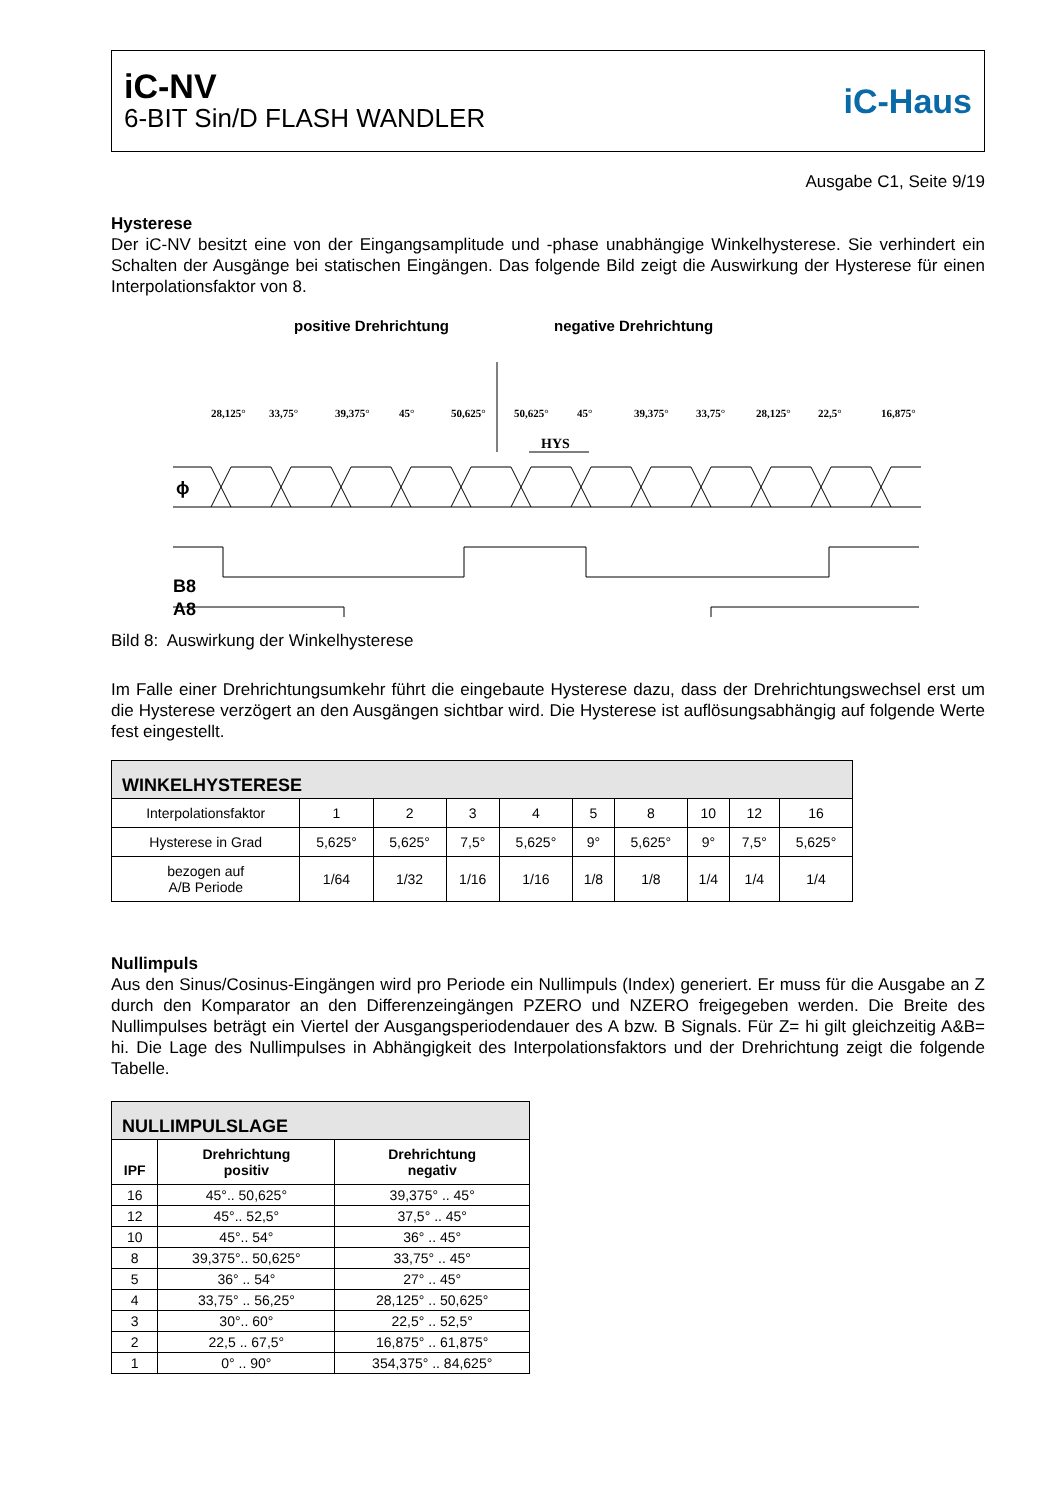iC-NV
6-BIT Sin/D FLASH WANDLER
iC-Haus
Ausgabe C1, Seite 9/19
Hysterese
Der iC-NV besitzt eine von der Eingangsamplitude und -phase unabhängige Winkelhysterese. Sie verhindert ein Schalten der Ausgänge bei statischen Eingängen. Das folgende Bild zeigt die Auswirkung der Hysterese für einen Interpolationsfaktor von 8.
positive Drehrichtung
negative Drehrichtung
28,125°
33,75°
39,375°
45°
50,625°
50,625°
45°
39,375°
33,75°
28,125°
22,5°
16,875°
HYS
ϕ
B8
A8
Bild 8: Auswirkung der Winkelhysterese
Im Falle einer Drehrichtungsumkehr führt die eingebaute Hysterese dazu, dass der Drehrichtungswechsel erst um die Hysterese verzögert an den Ausgängen sichtbar wird. Die Hysterese ist auflösungsabhängig auf folgende Werte fest eingestellt.
| WINKELHYSTERESE | | | | | | | | | |
| --- | --- | --- | --- | --- | --- | --- | --- | --- | --- |
| Interpolationsfaktor | 1 | 2 | 3 | 4 | 5 | 8 | 10 | 12 | 16 |
| Hysterese in Grad | 5,625° | 5,625° | 7,5° | 5,625° | 9° | 5,625° | 9° | 7,5° | 5,625° |
| bezogen auf A/B Periode | 1/64 | 1/32 | 1/16 | 1/16 | 1/8 | 1/8 | 1/4 | 1/4 | 1/4 |
Nullimpuls
Aus den Sinus/Cosinus-Eingängen wird pro Periode ein Nullimpuls (Index) generiert. Er muss für die Ausgabe an Z durch den Komparator an den Differenzeingängen PZERO und NZERO freigegeben werden. Die Breite des Nullimpulses beträgt ein Viertel der Ausgangsperiodendauer des A bzw. B Signals. Für Z= hi gilt gleichzeitig A&B= hi. Die Lage des Nullimpulses in Abhängigkeit des Interpolationsfaktors und der Drehrichtung zeigt die folgende Tabelle.
| NULLIMPULSLAGE | | |
| --- | --- | --- |
| IPF | Drehrichtung positiv | Drehrichtung negativ |
| 16 | 45°.. 50,625° | 39,375° .. 45° |
| 12 | 45°.. 52,5° | 37,5° .. 45° |
| 10 | 45°.. 54° | 36° .. 45° |
| 8 | 39,375°.. 50,625° | 33,75° .. 45° |
| 5 | 36° .. 54° | 27° .. 45° |
| 4 | 33,75° .. 56,25° | 28,125° .. 50,625° |
| 3 | 30°.. 60° | 22,5° .. 52,5° |
| 2 | 22,5 .. 67,5° | 16,875° .. 61,875° |
| 1 | 0° .. 90° | 354,375° .. 84,625° |